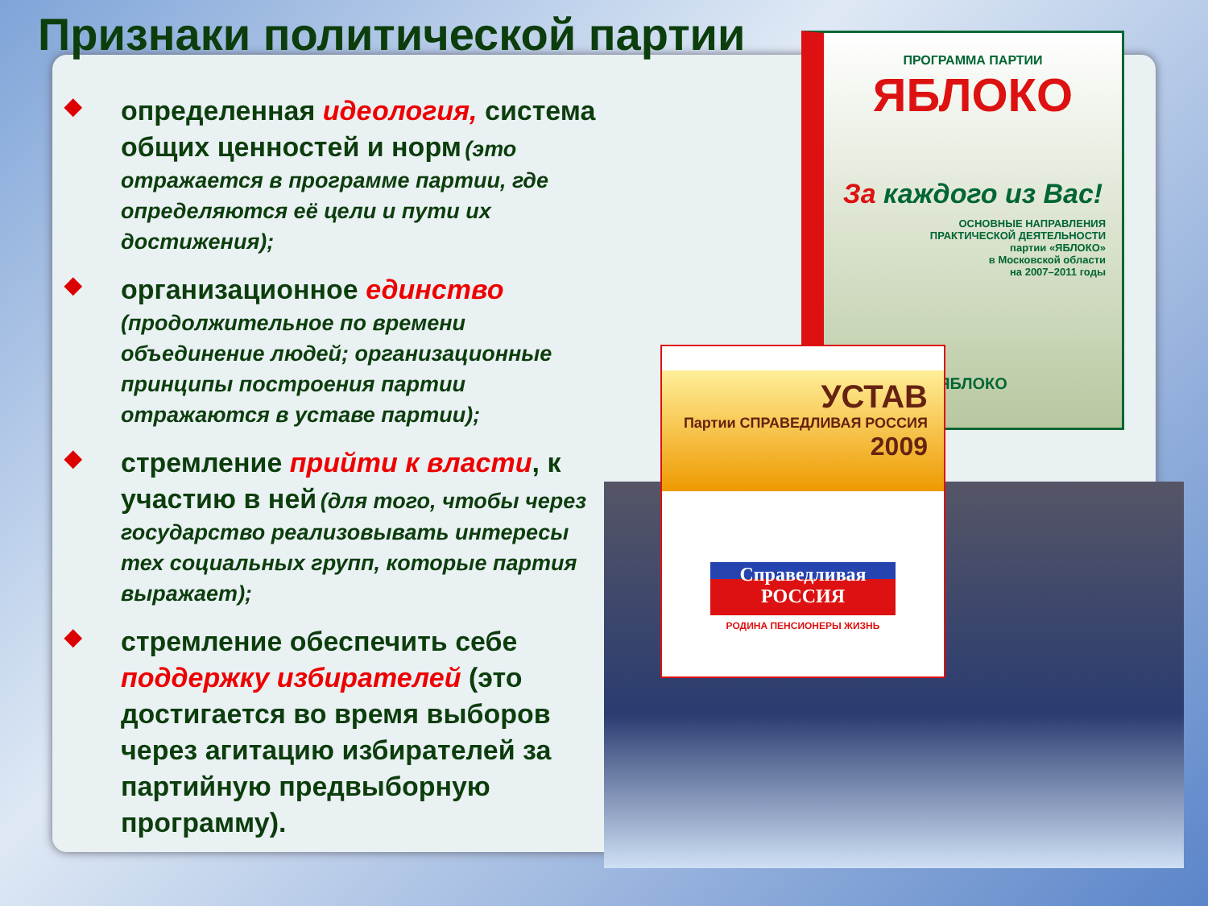Признаки политической партии
◆
определенная идеология, система общих ценностей и норм (это отражается в программе партии, где определяются её цели и пути их достижения);
◆
организационное единство
(продолжительное по времени объединение людей; организационные принципы построения партии отражаются в уставе партии);
◆
стремление прийти к власти, к участию в ней (для того, чтобы через государство реализовывать интересы тех социальных групп, которые партия выражает);
◆
стремление обеспечить себе поддержку избирателей (это достигается во время выборов через агитацию избирателей за партийную предвыборную программу).
ПРОГРАММА ПАРТИИ
ЯБЛОКО
За каждого из Вас!
ОСНОВНЫЕ НАПРАВЛЕНИЯ
ПРАКТИЧЕСКОЙ ДЕЯТЕЛЬНОСТИ
партии «ЯБЛОКО»
в Московской области
на 2007–2011 годы
ЯБЛОКО
УСТАВ
Партии СПРАВЕДЛИВАЯ РОССИЯ
2009
Справедливая
РОССИЯ
РОДИНА ПЕНСИОНЕРЫ ЖИЗНЬ